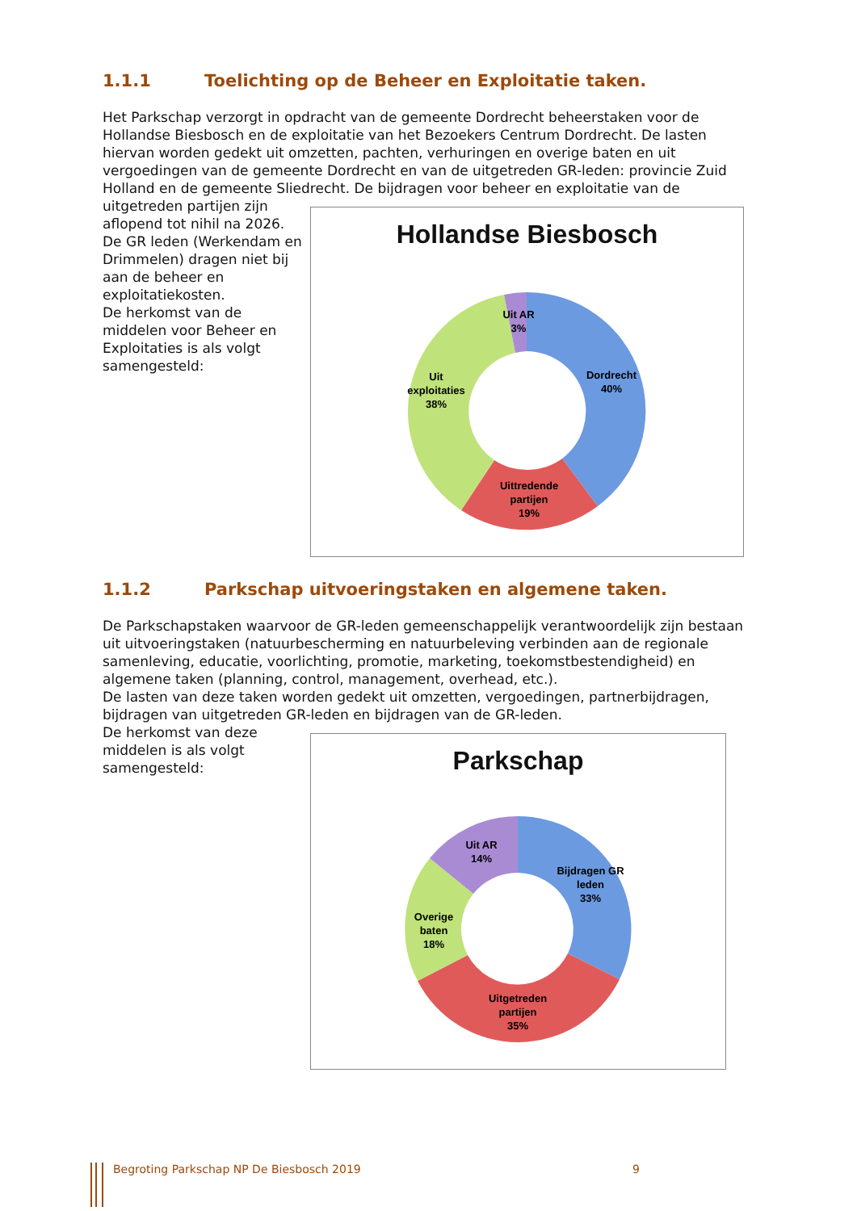1.1.1 Toelichting op de Beheer en Exploitatie taken.
Het Parkschap verzorgt in opdracht van de gemeente Dordrecht beheerstaken voor de Hollandse Biesbosch en de exploitatie van het Bezoekers Centrum Dordrecht. De lasten hiervan worden gedekt uit omzetten, pachten, verhuringen en overige baten en uit vergoedingen van de gemeente Dordrecht en van de uitgetreden GR-leden: provincie Zuid Holland en de gemeente Sliedrecht. De bijdragen voor beheer en exploitatie van de
uitgetreden partijen zijn aflopend tot nihil na 2026. De GR leden (Werkendam en Drimmelen) dragen niet bij aan de beheer en exploitatiekosten.
De herkomst van de middelen voor Beheer en Exploitaties is als volgt samengesteld:
Hollandse Biesbosch
Uit AR
3%
Dordrecht
40%
Uittredende
partijen
19%
Uit
exploitaties
38%
1.1.2 Parkschap uitvoeringstaken en algemene taken.
De Parkschapstaken waarvoor de GR-leden gemeenschappelijk verantwoordelijk zijn bestaan uit uitvoeringstaken (natuurbescherming en natuurbeleving verbinden aan de regionale samenleving, educatie, voorlichting, promotie, marketing, toekomstbestendigheid) en algemene taken (planning, control, management, overhead, etc.).
De lasten van deze taken worden gedekt uit omzetten, vergoedingen, partnerbijdragen, bijdragen van uitgetreden GR-leden en bijdragen van de GR-leden.
De herkomst van deze middelen is als volgt samengesteld:
Parkschap
Uit AR
14%
Bijdragen GR
leden
33%
Uitgetreden
partijen
35%
Overige
baten
18%
Begroting Parkschap NP De Biesbosch 2019 9